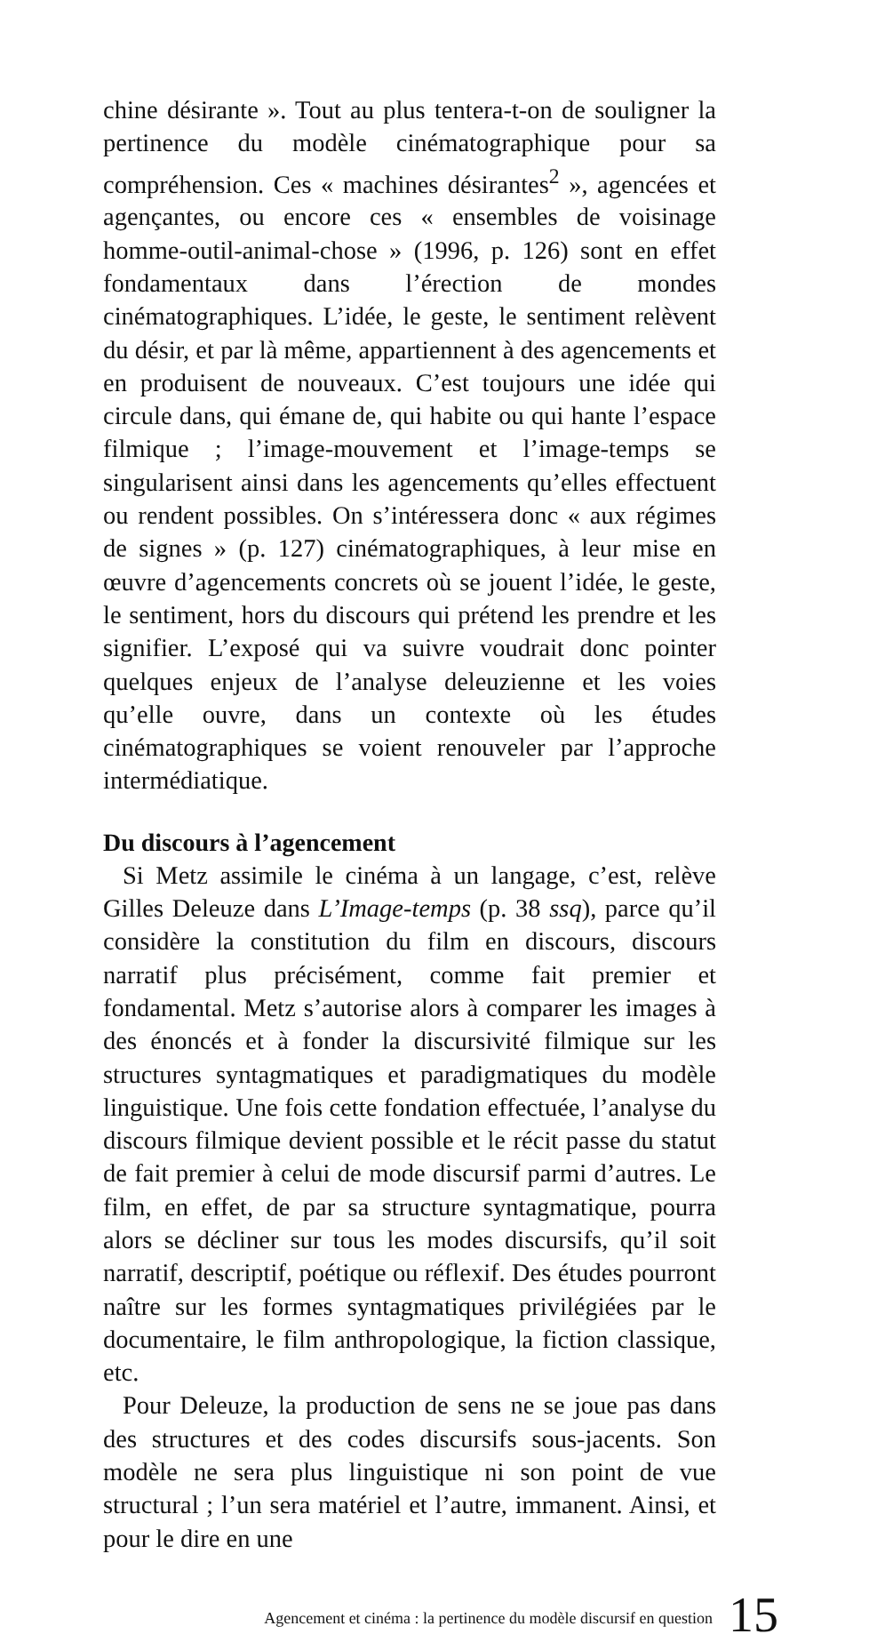chine désirante ». Tout au plus tentera-t-on de souligner la pertinence du modèle cinématographique pour sa compréhension. Ces « machines désirantes<sup>2</sup> », agencées et agençantes, ou encore ces « ensembles de voisinage homme-outil-animal-chose » (1996, p. 126) sont en effet fondamentaux dans l’érection de mondes cinématographiques. L’idée, le geste, le sentiment relèvent du désir, et par là même, appartiennent à des agencements et en produisent de nouveaux. C’est toujours une idée qui circule dans, qui émane de, qui habite ou qui hante l’espace filmique ; l’image-mouvement et l’image-temps se singularisent ainsi dans les agencements qu’elles effectuent ou rendent possibles. On s’intéressera donc « aux régimes de signes » (p. 127) cinématographiques, à leur mise en œuvre d’agencements concrets où se jouent l’idée, le geste, le sentiment, hors du discours qui prétend les prendre et les signifier. L’exposé qui va suivre voudrait donc pointer quelques enjeux de l’analyse deleuzienne et les voies qu’elle ouvre, dans un contexte où les études cinématographiques se voient renouveler par l’approche intermédiatique.
Du discours à l’agencement
Si Metz assimile le cinéma à un langage, c’est, relève Gilles Deleuze dans L’Image-temps (p. 38 ssq), parce qu’il considère la constitution du film en discours, discours narratif plus précisément, comme fait premier et fondamental. Metz s’autorise alors à comparer les images à des énoncés et à fonder la discursivité filmique sur les structures syntagmatiques et paradigmatiques du modèle linguistique. Une fois cette fondation effectuée, l’analyse du discours filmique devient possible et le récit passe du statut de fait premier à celui de mode discursif parmi d’autres. Le film, en effet, de par sa structure syntagmatique, pourra alors se décliner sur tous les modes discursifs, qu’il soit narratif, descriptif, poétique ou réflexif. Des études pourront naître sur les formes syntagmatiques privilégiées par le documentaire, le film anthropologique, la fiction classique, etc.
Pour Deleuze, la production de sens ne se joue pas dans des structures et des codes discursifs sous-jacents. Son modèle ne sera plus linguistique ni son point de vue structural ; l’un sera matériel et l’autre, immanent. Ainsi, et pour le dire en une
Agencement et cinéma : la pertinence du modèle discursif en question 15